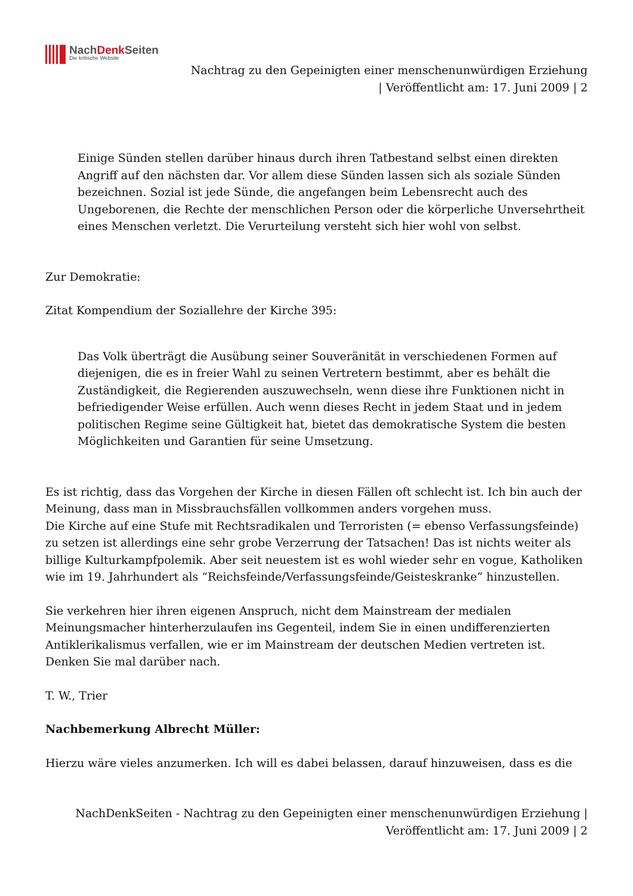NachDenk Seiten
Die kritische Website
Nachtrag zu den Gepeinigten einer menschenunwürdigen Erziehung
| Veröffentlicht am: 17. Juni 2009 | 2
Einige Sünden stellen darüber hinaus durch ihren Tatbestand selbst einen direkten Angriff auf den nächsten dar. Vor allem diese Sünden lassen sich als soziale Sünden bezeichnen. Sozial ist jede Sünde, die angefangen beim Lebensrecht auch des Ungeborenen, die Rechte der menschlichen Person oder die körperliche Unversehrtheit eines Menschen verletzt. Die Verurteilung versteht sich hier wohl von selbst.
Zur Demokratie:
Zitat Kompendium der Soziallehre der Kirche 395:
Das Volk überträgt die Ausübung seiner Souveränität in verschiedenen Formen auf diejenigen, die es in freier Wahl zu seinen Vertretern bestimmt, aber es behält die Zuständigkeit, die Regierenden auszuwechseln, wenn diese ihre Funktionen nicht in befriedigender Weise erfüllen. Auch wenn dieses Recht in jedem Staat und in jedem politischen Regime seine Gültigkeit hat, bietet das demokratische System die besten Möglichkeiten und Garantien für seine Umsetzung.
Es ist richtig, dass das Vorgehen der Kirche in diesen Fällen oft schlecht ist. Ich bin auch der Meinung, dass man in Missbrauchsfällen vollkommen anders vorgehen muss.
Die Kirche auf eine Stufe mit Rechtsradikalen und Terroristen (= ebenso Verfassungsfeinde) zu setzen ist allerdings eine sehr grobe Verzerrung der Tatsachen! Das ist nichts weiter als billige Kulturkampfpolemik. Aber seit neuestem ist es wohl wieder sehr en vogue, Katholiken wie im 19. Jahrhundert als “Reichsfeinde/Verfassungsfeinde/Geisteskranke” hinzustellen.
Sie verkehren hier ihren eigenen Anspruch, nicht dem Mainstream der medialen Meinungsmacher hinterherzulaufen ins Gegenteil, indem Sie in einen undifferenzierten Antiklerikalismus verfallen, wie er im Mainstream der deutschen Medien vertreten ist. Denken Sie mal darüber nach.
T. W., Trier
Nachbemerkung Albrecht Müller:
Hierzu wäre vieles anzumerken. Ich will es dabei belassen, darauf hinzuweisen, dass es die
NachDenkSeiten - Nachtrag zu den Gepeinigten einer menschenunwürdigen Erziehung |
Veröffentlicht am: 17. Juni 2009 | 2